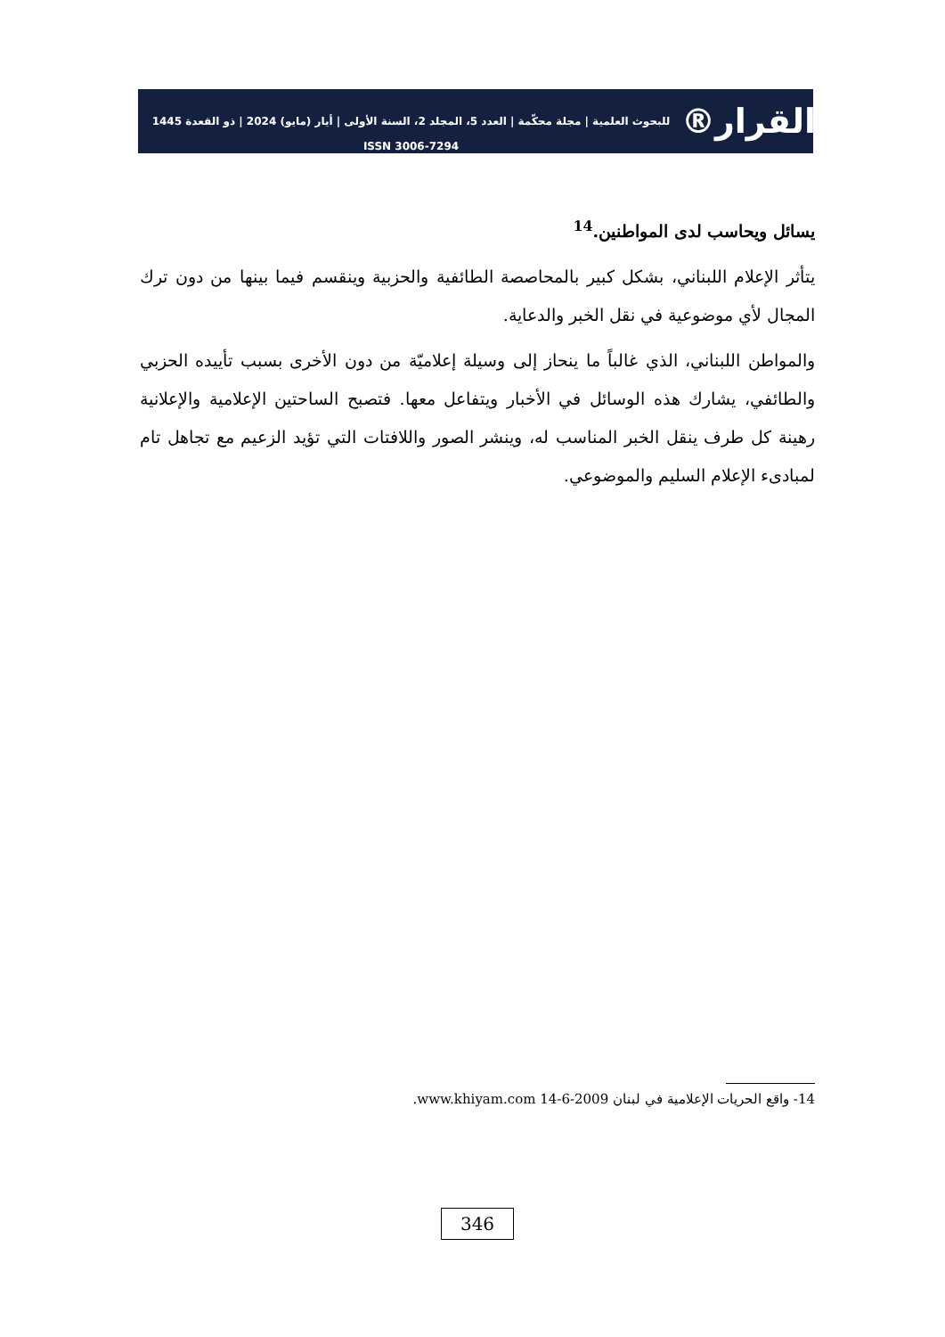القرار®
للبحوث العلمية | مجلة محكّمة | العدد 5، المجلد 2، السنة الأولى | أيار (مايو) 2024 | ذو القعدة 1445
ISSN 3006-7294
يسائل ويحاسب لدى المواطنين.<sup>14</sup>
يتأثر الإعلام اللبناني، بشكل كبير بالمحاصصة الطائفية والحزبية وينقسم فيما بينها من دون ترك المجال لأي موضوعية في نقل الخبر والدعاية.
والمواطن اللبناني، الذي غالباً ما ينحاز إلى وسيلة إعلاميّة من دون الأخرى بسبب تأييده الحزبي والطائفي، يشارك هذه الوسائل في الأخبار ويتفاعل معها. فتصبح الساحتين الإعلامية والإعلانية رهينة كل طرف ينقل الخبر المناسب له، وينشر الصور واللافتات التي تؤيد الزعيم مع تجاهل تام لمبادىء الإعلام السليم والموضوعي.
14- واقع الحريات الإعلامية في لبنان 2009-6-14 www.khiyam.com.
346